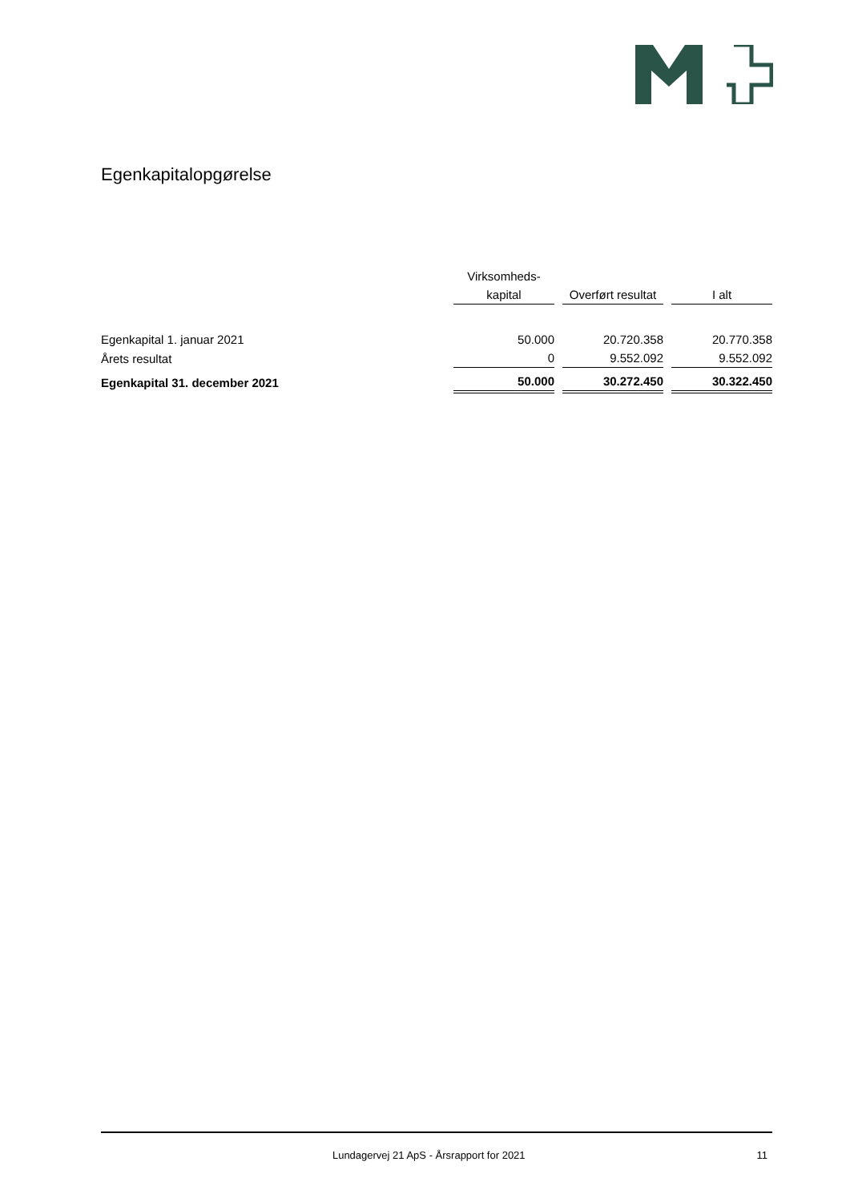Egenkapitalopgørelse
| | Virksomheds- | | | | |
| --- | --- | --- | --- | --- | --- |
| | kapital | | Overført resultat | | I alt |
| Egenkapital 1. januar 2021 | 50.000 | | 20.720.358 | | 20.770.358 |
| Årets resultat | 0 | | 9.552.092 | | 9.552.092 |
| Egenkapital 31. december 2021 | 50.000 | | 30.272.450 | | 30.322.450 |
Lundagervej 21 ApS - Årsrapport for 2021 11